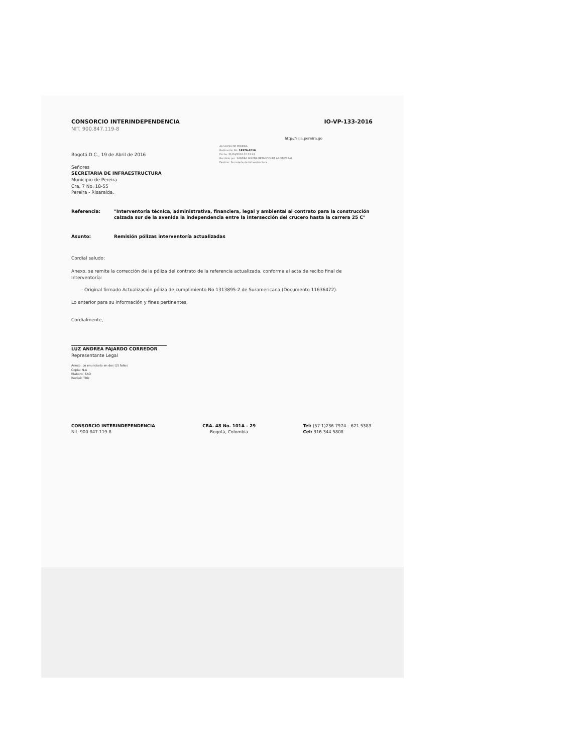CONSORCIO INTERINDEPENDENCIA IO-VP-133-2016
NIT. 900.847.119-8
http://saia.pereira.go
Bogotá D.C., 19 de Abril de 2016
ALCALDIA DE PEREIRA
Radicación No: 18376-2016
Fecha: 21/04/2016-10:33:41
Recibido por: SANDRA MILENA BETANCOURT ARISTIZABAL
Destino: Secretaría de Infraestructura
Señores
SECRETARIA DE INFRAESTRUCTURA
Municipio de Pereira
Cra. 7 No. 18-55
Pereira - Risaralda.
Referencia: "Interventoría técnica, administrativa, financiera, legal y ambiental al contrato para la construcción calzada sur de la avenida la independencia entre la intersección del crucero hasta la carrera 25 C"
Asunto: Remisión pólizas interventoría actualizadas
Cordial saludo:
Anexo, se remite la corrección de la póliza del contrato de la referencia actualizada, conforme al acta de recibo final de Interventoría:
- Original firmado Actualización póliza de cumplimiento No 1313895-2 de Suramericana (Documento 11636472).
Lo anterior para su información y fines pertinentes.
Cordialmente,
LUZ ANDREA FAJARDO CORREDOR
Representante Legal
Anexo: Lo enunciado en dos (2) folios
Copia: N.A
Elaboro: EAO
Revisó: TRD
CONSORCIO INTERINDEPENDENCIA
Nit. 900.847.119-8
CRA. 48 No. 101A – 29
Bogotá, Colombia
Tel: (57 1)236 7974 – 621 5383.
Cel: 316 344 5808